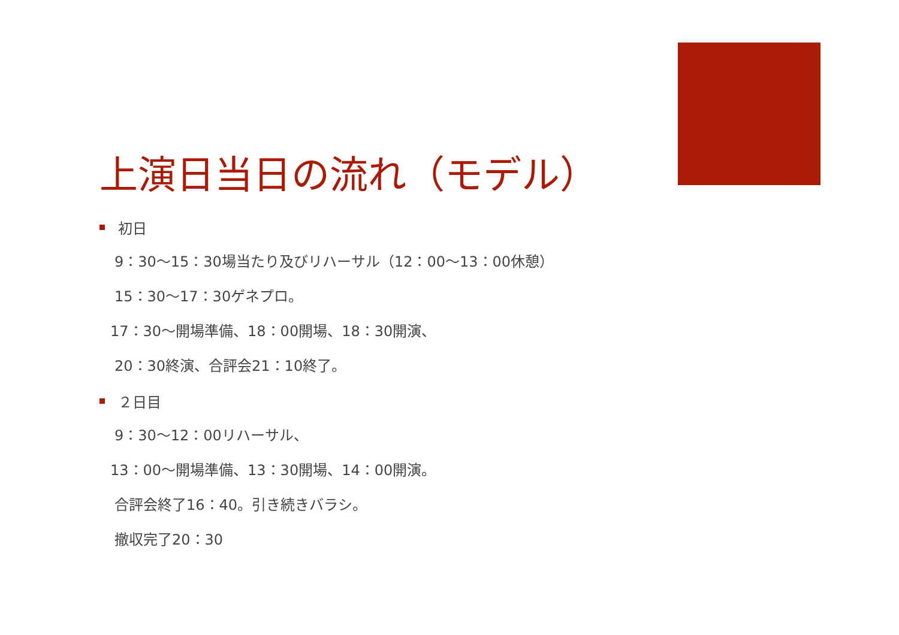上演日当日の流れ（モデル）
初日
9：30～15：30場当たり及びリハーサル（12：00～13：00休憩）
15：30～17：30ゲネプロ。
17：30～開場準備、18：00開場、18：30開演、
20：30終演、合評会21：10終了。
２日目
9：30～12：00リハーサル、
13：00～開場準備、13：30開場、14：00開演。
合評会終了16：40。引き続きバラシ。
撤収完了20：30